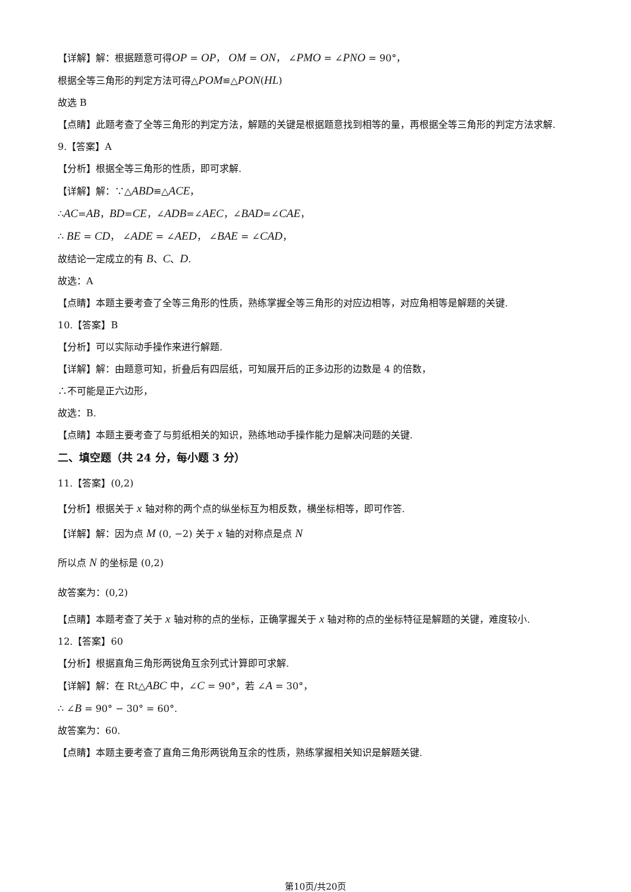【详解】解：根据题意可得OP = OP， OM = ON， ∠PMO = ∠PNO = 90°，
根据全等三角形的判定方法可得△POM≌△PON(HL)
故选 B
【点睛】此题考查了全等三角形的判定方法，解题的关键是根据题意找到相等的量，再根据全等三角形的判定方法求解.
9.【答案】A
【分析】根据全等三角形的性质，即可求解.
【详解】解：∵△ABD≌△ACE，
∴AC=AB，BD=CE，∠ADB=∠AEC，∠BAD=∠CAE，
∴ BE = CD， ∠ADE = ∠AED， ∠BAE = ∠CAD，
故结论一定成立的有 B、C、D.
故选：A
【点睛】本题主要考查了全等三角形的性质，熟练掌握全等三角形的对应边相等，对应角相等是解题的关键.
10.【答案】B
【分析】可以实际动手操作来进行解题.
【详解】解：由题意可知，折叠后有四层纸，可知展开后的正多边形的边数是 4 的倍数，
∴不可能是正六边形，
故选：B.
【点睛】本题主要考查了与剪纸相关的知识，熟练地动手操作能力是解决问题的关键.
二、填空题（共 24 分，每小题 3 分）
11.【答案】(0,2)
【分析】根据关于 x 轴对称的两个点的纵坐标互为相反数，横坐标相等，即可作答.
【详解】解：因为点 M (0, −2) 关于 x 轴的对称点是点 N
所以点 N 的坐标是 (0,2)
故答案为：(0,2)
【点睛】本题考查了关于 x 轴对称的点的坐标，正确掌握关于 x 轴对称的点的坐标特征是解题的关键，难度较小.
12.【答案】60
【分析】根据直角三角形两锐角互余列式计算即可求解.
【详解】解：在 Rt△ABC 中，∠C = 90°，若 ∠A = 30°，
∴ ∠B = 90° − 30° = 60°.
故答案为：60.
【点睛】本题主要考查了直角三角形两锐角互余的性质，熟练掌握相关知识是解题关键.
第10页/共20页